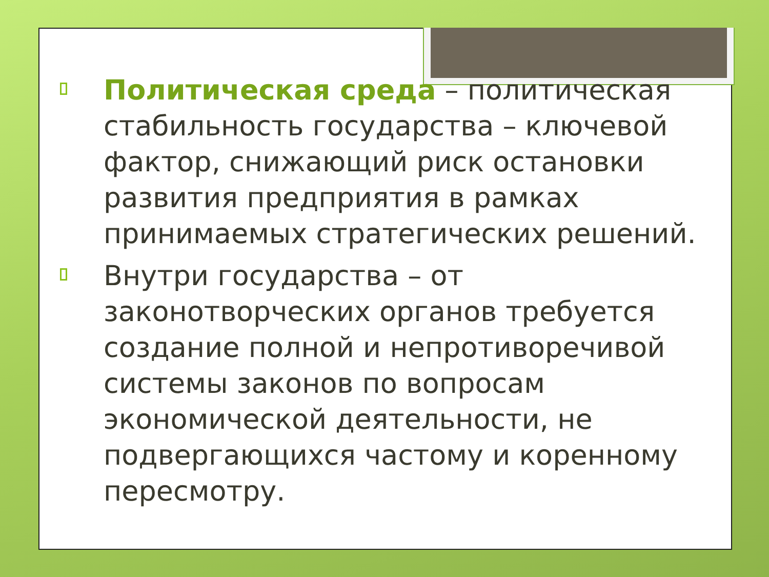Политическая среда – политическая стабильность государства – ключевой фактор, снижающий риск остановки развития предприятия в рамках принимаемых стратегических решений.
Внутри государства – от законотворческих органов требуется создание полной и непротиворечивой системы законов по вопросам экономической деятельности, не подвергающихся частому и коренному пересмотру.